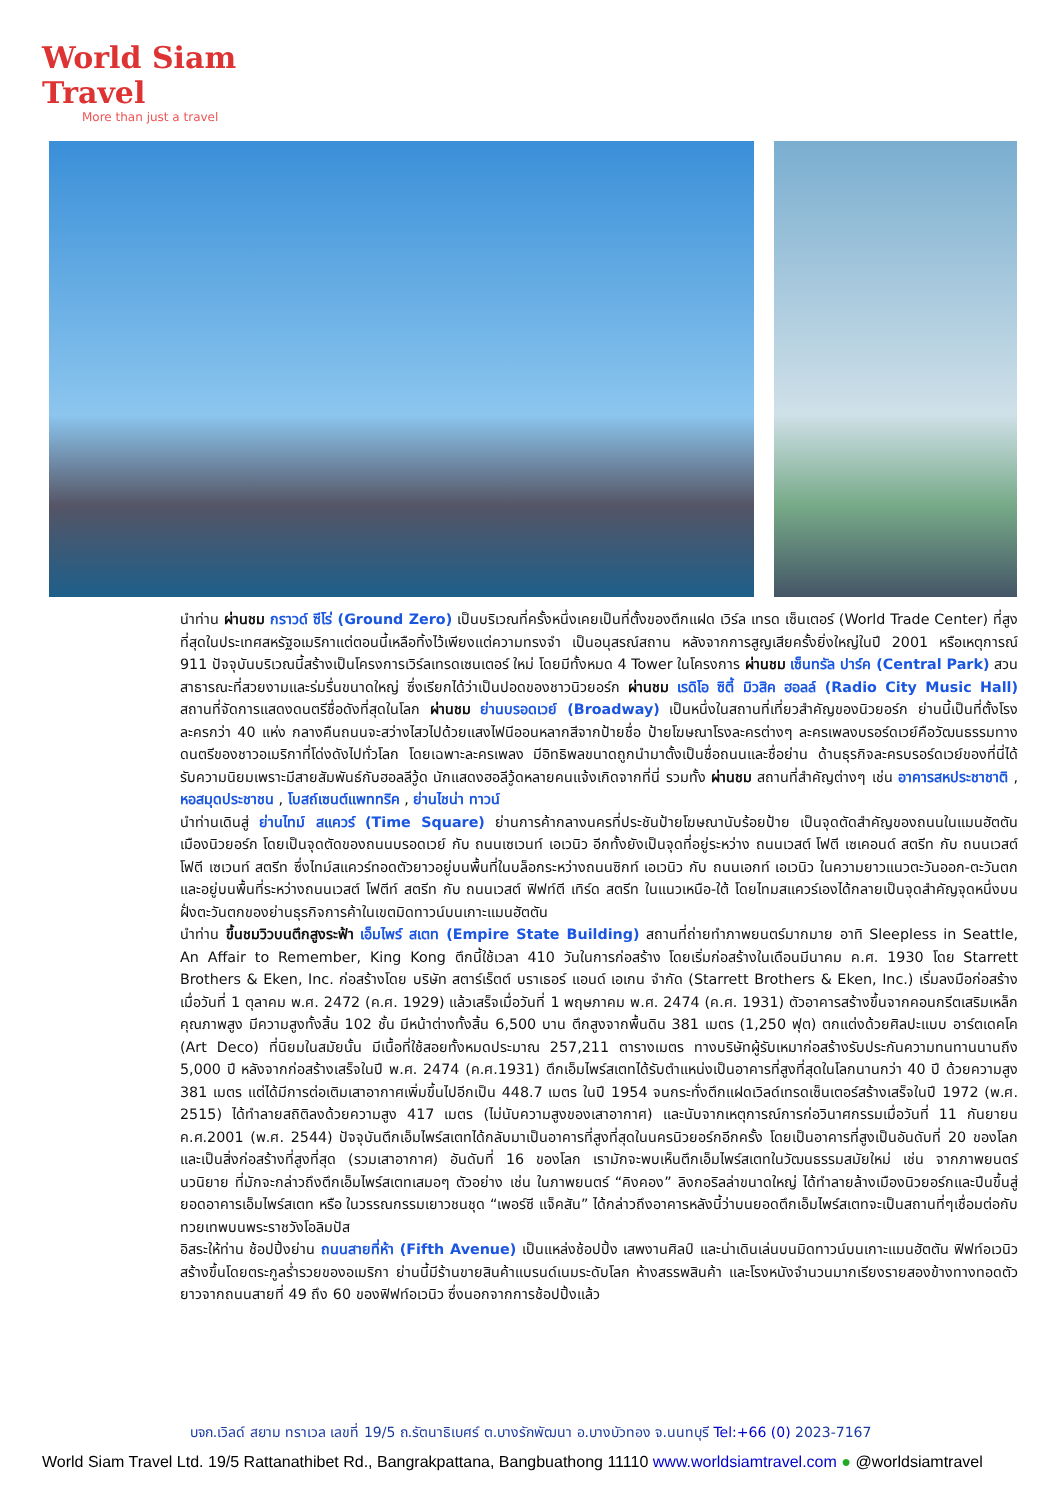World Siam Travel
More than just a travel
นำท่าน ผ่านชม กราวด์ ซีโร่ (Ground Zero) เป็นบริเวณที่ครั้งหนึ่งเคยเป็นที่ตั้งของตึกแฝด เวิร์ล เทรด เซ็นเตอร์ (World Trade Center) ที่สูงที่สุดในประเทศสหรัฐอเมริกาแต่ตอนนี้เหลือทิ้งไว้เพียงแต่ความทรงจำ เป็นอนุสรณ์สถาน หลังจากการสูญเสียครั้งยิ่งใหญ่ในปี 2001 หรือเหตุการณ์ 911 ปัจจุบันบริเวณนี้สร้างเป็นโครงการเวิร์ลเทรดเซนเตอร์ ใหม่ โดยมีทั้งหมด 4 Tower ในโครงการ ผ่านชม เซ็นทรัล ปาร์ค (Central Park) สวนสาธารณะที่สวยงามและร่มรื่นขนาดใหญ่ ซึ่งเรียกได้ว่าเป็นปอดของชาวนิวยอร์ก ผ่านชม เรดิโอ ซิตี้ มิวสิค ฮอลล์ (Radio City Music Hall) สถานที่จัดการแสดงดนตรีชื่อดังที่สุดในโลก ผ่านชม ย่านบรอดเวย์ (Broadway) เป็นหนึ่งในสถานที่เที่ยวสำคัญของนิวยอร์ก ย่านนี้เป็นที่ตั้งโรงละครกว่า 40 แห่ง กลางคืนถนนจะสว่างไสวไปด้วยแสงไฟนีออนหลากสีจากป้ายชื่อ ป้ายโฆษณาโรงละครต่างๆ ละครเพลงบรอร์ดเวย์คือวัฒนธรรมทางดนตรีของชาวอเมริกาที่โด่งดังไปทั่วโลก โดยเฉพาะละครเพลง มีอิทธิพลขนาดถูกนำมาตั้งเป็นชื่อถนนและชื่อย่าน ด้านธุรกิจละครบรอร์ดเวย์ของที่นี่ได้รับความนิยมเพราะมีสายสัมพันธ์กับฮอลลีวู้ด นักแสดงฮอลีวู้ดหลายคนแจ้งเกิดจากที่นี่ รวมทั้ง ผ่านชม สถานที่สำคัญต่างๆ เช่น อาคารสหประชาชาติ , หอสมุดประชาชน , โบสถ์เซนต์แพททริค , ย่านไชน่า ทาวน์
นำท่านเดินสู่ ย่านไทม์ สแควร์ (Time Square) ย่านการค้ากลางนครที่ประชันป้ายโฆษณานับร้อยป้าย เป็นจุดตัดสำคัญของถนนในแมนฮัตตัน เมืองนิวยอร์ก โดยเป็นจุดตัดของถนนบรอดเวย์ กับ ถนนเซเวนท์ เอเวนิว อีกทั้งยังเป็นจุดที่อยู่ระหว่าง ถนนเวสต์ โฟตี เซเคอนด์ สตรีท กับ ถนนเวสต์ โฟตี เซเวนท์ สตรีท ซึ่งไทม์สแควร์ทอดตัวยาวอยู่บนพื้นที่ในบล็อกระหว่างถนนซิกท์ เอเวนิว กับ ถนนเอกท์ เอเวนิว ในความยาวแนวตะวันออก-ตะวันตก และอยู่บนพื้นที่ระหว่างถนนเวสต์ โฟตีท์ สตรีท กับ ถนนเวสต์ ฟิฟท์ตี เทิร์ด สตรีท ในแนวเหนือ-ใต้ โดยไทมสแควร์เองได้กลายเป็นจุดสำคัญจุดหนึ่งบนฝั่งตะวันตกของย่านธุรกิจการค้าในเขตมิดทาวน์บนเกาะแมนฮัตตัน
นำท่าน ขึ้นชมวิวบนตึกสูงระฟ้า เอ็มไพร์ สเตท (Empire State Building) สถานที่ถ่ายทำภาพยนตร์มากมาย อาทิ Sleepless in Seattle, An Affair to Remember, King Kong ตึกนี้ใช้เวลา 410 วันในการก่อสร้าง โดยเริ่มก่อสร้างในเดือนมีนาคม ค.ศ. 1930 โดย Starrett Brothers & Eken, Inc. ก่อสร้างโดย บริษัท สตาร์เร็ตต์ บราเธอร์ แอนด์ เอเกน จำกัด (Starrett Brothers & Eken, Inc.) เริ่มลงมือก่อสร้างเมื่อวันที่ 1 ตุลาคม พ.ศ. 2472 (ค.ศ. 1929) แล้วเสร็จเมื่อวันที่ 1 พฤษภาคม พ.ศ. 2474 (ค.ศ. 1931) ตัวอาคารสร้างขึ้นจากคอนกรีตเสริมเหล็กคุณภาพสูง มีความสูงทั้งสิ้น 102 ชั้น มีหน้าต่างทั้งสิ้น 6,500 บาน ตึกสูงจากพื้นดิน 381 เมตร (1,250 ฟุต) ตกแต่งด้วยศิลปะแบบ อาร์ตเดคโค (Art Deco) ที่นิยมในสมัยนั้น มีเนื้อที่ใช้สอยทั้งหมดประมาณ 257,211 ตารางเมตร ทางบริษัทผู้รับเหมาก่อสร้างรับประกันความทนทานนานถึง 5,000 ปี หลังจากก่อสร้างเสร็จในปี พ.ศ. 2474 (ค.ศ.1931) ตึกเอ็มไพร์สเตทได้รับตำแหน่งเป็นอาคารที่สูงที่สุดในโลกนานกว่า 40 ปี ด้วยความสูง 381 เมตร แต่ได้มีการต่อเติมเสาอากาศเพิ่มขึ้นไปอีกเป็น 448.7 เมตร ในปี 1954 จนกระทั่งตึกแฝดเวิลด์เทรดเซ็นเตอร์สร้างเสร็จในปี 1972 (พ.ศ. 2515) ได้ทำลายสถิติลงด้วยความสูง 417 เมตร (ไม่นับความสูงของเสาอากาศ) และนับจากเหตุการณ์การก่อวินาศกรรมเมื่อวันที่ 11 กันยายน ค.ศ.2001 (พ.ศ. 2544) ปัจจุบันตึกเอ็มไพร์สเตทได้กลับมาเป็นอาคารที่สูงที่สุดในนครนิวยอร์กอีกครั้ง โดยเป็นอาคารที่สูงเป็นอันดับที่ 20 ของโลก และเป็นสิ่งก่อสร้างที่สูงที่สุด (รวมเสาอากาศ) อันดับที่ 16 ของโลก เรามักจะพบเห็นตึกเอ็มไพร์สเตทในวัฒนธรรมสมัยใหม่ เช่น จากภาพยนตร์ นวนิยาย ที่มักจะกล่าวถึงตึกเอ็มไพร์สเตทเสมอๆ ตัวอย่าง เช่น ในภาพยนตร์ “คิงคอง” ลิงกอริลล่าขนาดใหญ่ ได้ทำลายล้างเมืองนิวยอร์กและปีนขึ้นสู่ยอดอาคารเอ็มไพร์สเตท หรือ ในวรรณกรรมเยาวชนชุด “เพอร์ซี แจ็คสัน” ได้กล่าวถึงอาคารหลังนี้ว่าบนยอดตึกเอ็มไพร์สเตทจะเป็นสถานที่ๆเชื่อมต่อกับทวยเทพบนพระราชวังโอลิมปัส
อิสระให้ท่าน ช้อปปิ้งย่าน ถนนสายที่ห้า (Fifth Avenue) เป็นแหล่งช้อปปิ้ง เสพงานศิลป์ และน่าเดินเล่นบนมิดทาวน์บนเกาะแมนฮัตตัน ฟิฟท์อเวนิวสร้างขึ้นโดยตระกูลร่ำรวยของอเมริกา ย่านนี้มีร้านขายสินค้าแบรนด์เนมระดับโลก ห้างสรรพสินค้า และโรงหนังจำนวนมากเรียงรายสองข้างทางทอดตัวยาวจากถนนสายที่ 49 ถึง 60 ของฟิฟท์อเวนิว ซึ่งนอกจากการช้อปปิ้งแล้ว
บจก.เวิลด์ สยาม ทราเวล เลขที่ 19/5 ถ.รัตนาธิเบศร์ ต.บางรักพัฒนา อ.บางบัวทอง จ.นนทบุรี Tel:+66 (0) 2023-7167
World Siam Travel Ltd. 19/5 Rattanathibet Rd., Bangrakpattana, Bangbuathong 11110 www.worldsiamtravel.com ● @worldsiamtravel